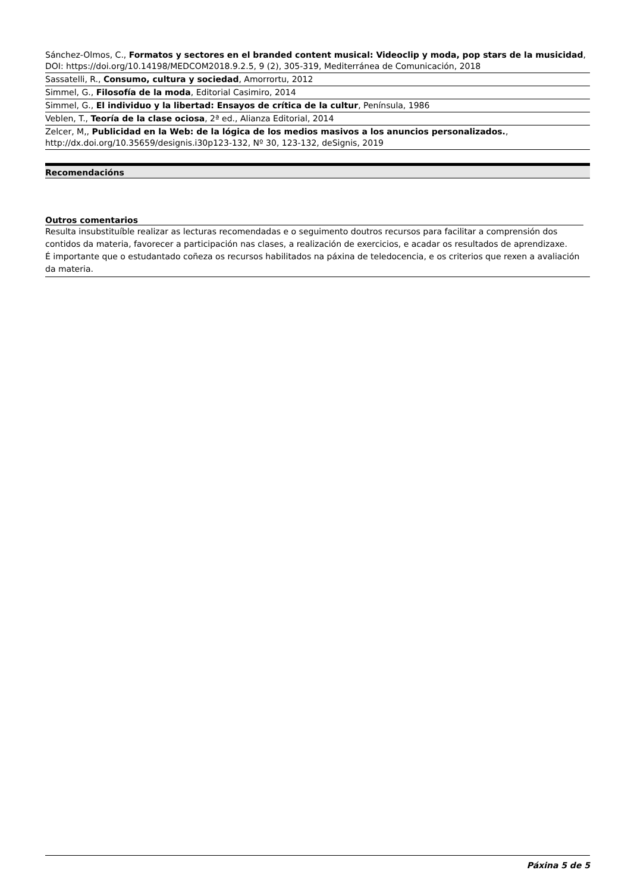Sánchez-Olmos, C., Formatos y sectores en el branded content musical: Videoclip y moda, pop stars de la musicidad, DOI: https://doi.org/10.14198/MEDCOM2018.9.2.5, 9 (2), 305-319, Mediterránea de Comunicación, 2018
Sassatelli, R., Consumo, cultura y sociedad, Amorrortu, 2012
Simmel, G., Filosofía de la moda, Editorial Casimiro, 2014
Simmel, G., El individuo y la libertad: Ensayos de crítica de la cultur, Península, 1986
Veblen, T., Teoría de la clase ociosa, 2ª ed., Alianza Editorial, 2014
Zelcer, M,, Publicidad en la Web: de la lógica de los medios masivos a los anuncios personalizados., http://dx.doi.org/10.35659/designis.i30p123-132, Nº 30, 123-132, deSignis, 2019
Recomendacións
Outros comentarios
Resulta insubstituíble realizar as lecturas recomendadas e o seguimento doutros recursos para facilitar a comprensión dos contidos da materia, favorecer a participación nas clases, a realización de exercicios, e acadar os resultados de aprendizaxe.
É importante que o estudantado coñeza os recursos habilitados na páxina de teledocencia, e os criterios que rexen a avaliación da materia.
Páxina 5 de 5